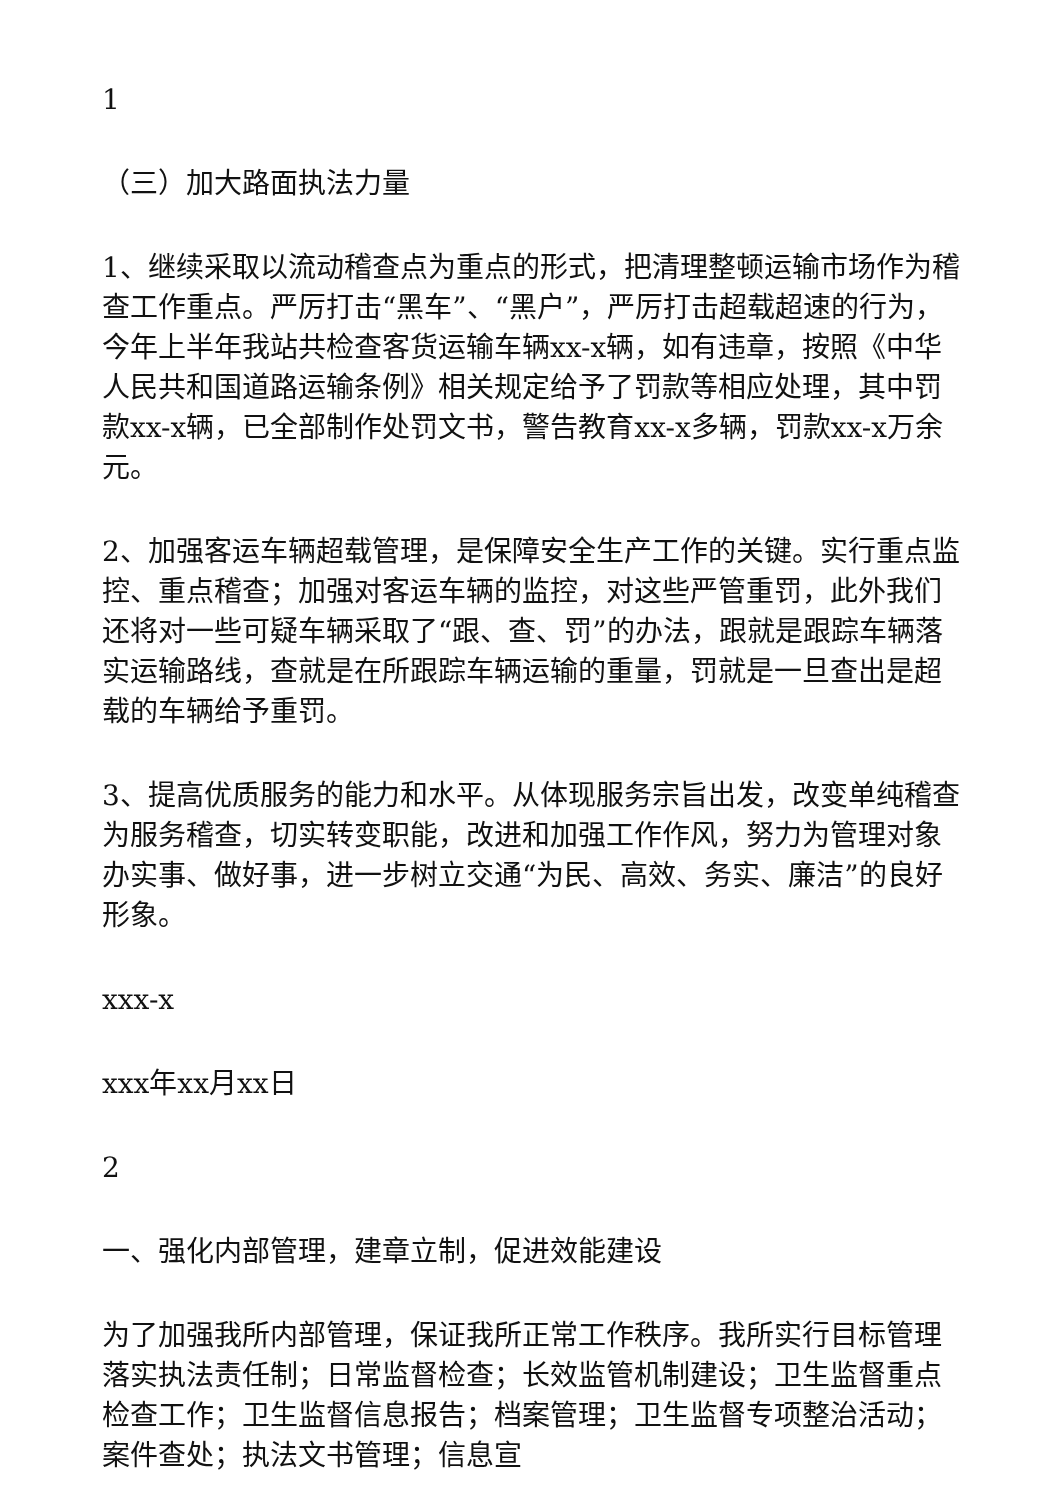1
（三）加大路面执法力量
1、继续采取以流动稽查点为重点的形式，把清理整顿运输市场作为稽查工作重点。严厉打击“黑车”、“黑户”，严厉打击超载超速的行为，今年上半年我站共检查客货运输车辆xx-x辆，如有违章，按照《中华人民共和国道路运输条例》相关规定给予了罚款等相应处理，其中罚款xx-x辆，已全部制作处罚文书，警告教育xx-x多辆，罚款xx-x万余元。
2、加强客运车辆超载管理，是保障安全生产工作的关键。实行重点监控、重点稽查；加强对客运车辆的监控，对这些严管重罚，此外我们还将对一些可疑车辆采取了“跟、查、罚”的办法，跟就是跟踪车辆落实运输路线，查就是在所跟踪车辆运输的重量，罚就是一旦查出是超载的车辆给予重罚。
3、提高优质服务的能力和水平。从体现服务宗旨出发，改变单纯稽查为服务稽查，切实转变职能，改进和加强工作作风，努力为管理对象办实事、做好事，进一步树立交通“为民、高效、务实、廉洁”的良好形象。
xxx-x
xxx年xx月xx日
2
一、强化内部管理，建章立制，促进效能建设
为了加强我所内部管理，保证我所正常工作秩序。我所实行目标管理落实执法责任制；日常监督检查；长效监管机制建设；卫生监督重点检查工作；卫生监督信息报告；档案管理；卫生监督专项整治活动；案件查处；执法文书管理；信息宣